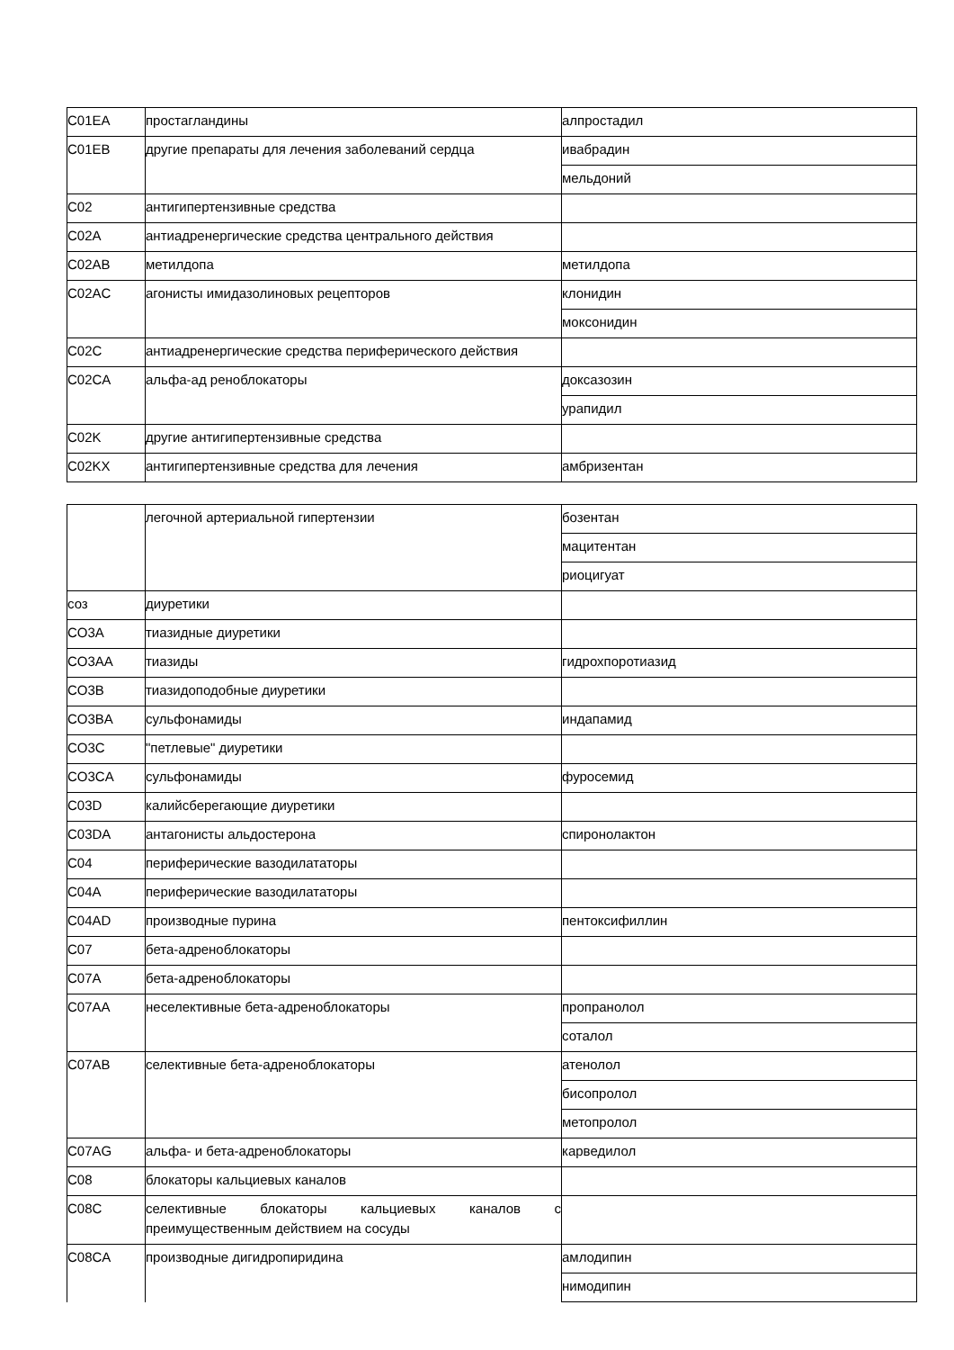| C01EA | простагландины | алпростадил |
| C01EB | другие препараты для лечения заболеваний сердца | ивабрадин |
| | | мельдоний |
| C02 | антигипертензивные средства | |
| C02A | антиадренергические средства центрального действия | |
| C02AB | метилдопа | метилдопа |
| C02AC | агонисты имидазолиновых рецепторов | клонидин |
| | | моксонидин |
| C02C | антиадренергические средства периферического действия | |
| C02CA | альфа-ад реноблокаторы | доксазозин |
| | | урапидил |
| C02K | другие антигипертензивные средства | |
| C02KX | антигипертензивные средства для лечения | амбризентан |
| | легочной артериальной гипертензии | бозентан |
| | | мацитентан |
| | | риоцигуат |
| соз | диуретики | |
| CO3A | тиазидные диуретики | |
| CO3AA | тиазиды | гидрохпоротиазид |
| CO3B | тиазидоподобные диуретики | |
| CO3BA | сульфонамиды | индапамид |
| CO3C | "петлевые" диуретики | |
| CO3CA | сульфонамиды | фуросемид |
| C03D | калийсберегающие диуретики | |
| C03DA | антагонисты альдостерона | спиронолактон |
| C04 | периферические вазодилататоры | |
| C04A | периферические вазодилататоры | |
| C04AD | производные пурина | пентоксифиллин |
| C07 | бета-адреноблокаторы | |
| C07A | бета-адреноблокаторы | |
| C07AA | неселективные бета-адреноблокаторы | пропранолол |
| | | соталол |
| C07AB | селективные бета-адреноблокаторы | атенолол |
| | | бисопролол |
| | | метопролол |
| C07AG | альфа- и бета-адреноблокаторы | карведилол |
| C08 | блокаторы кальциевых каналов | |
| C08C | селективные блокаторы кальциевых каналов с преимущественным действием на сосуды | |
| C08CA | производные дигидропиридина | амлодипин |
| | | нимодипин |